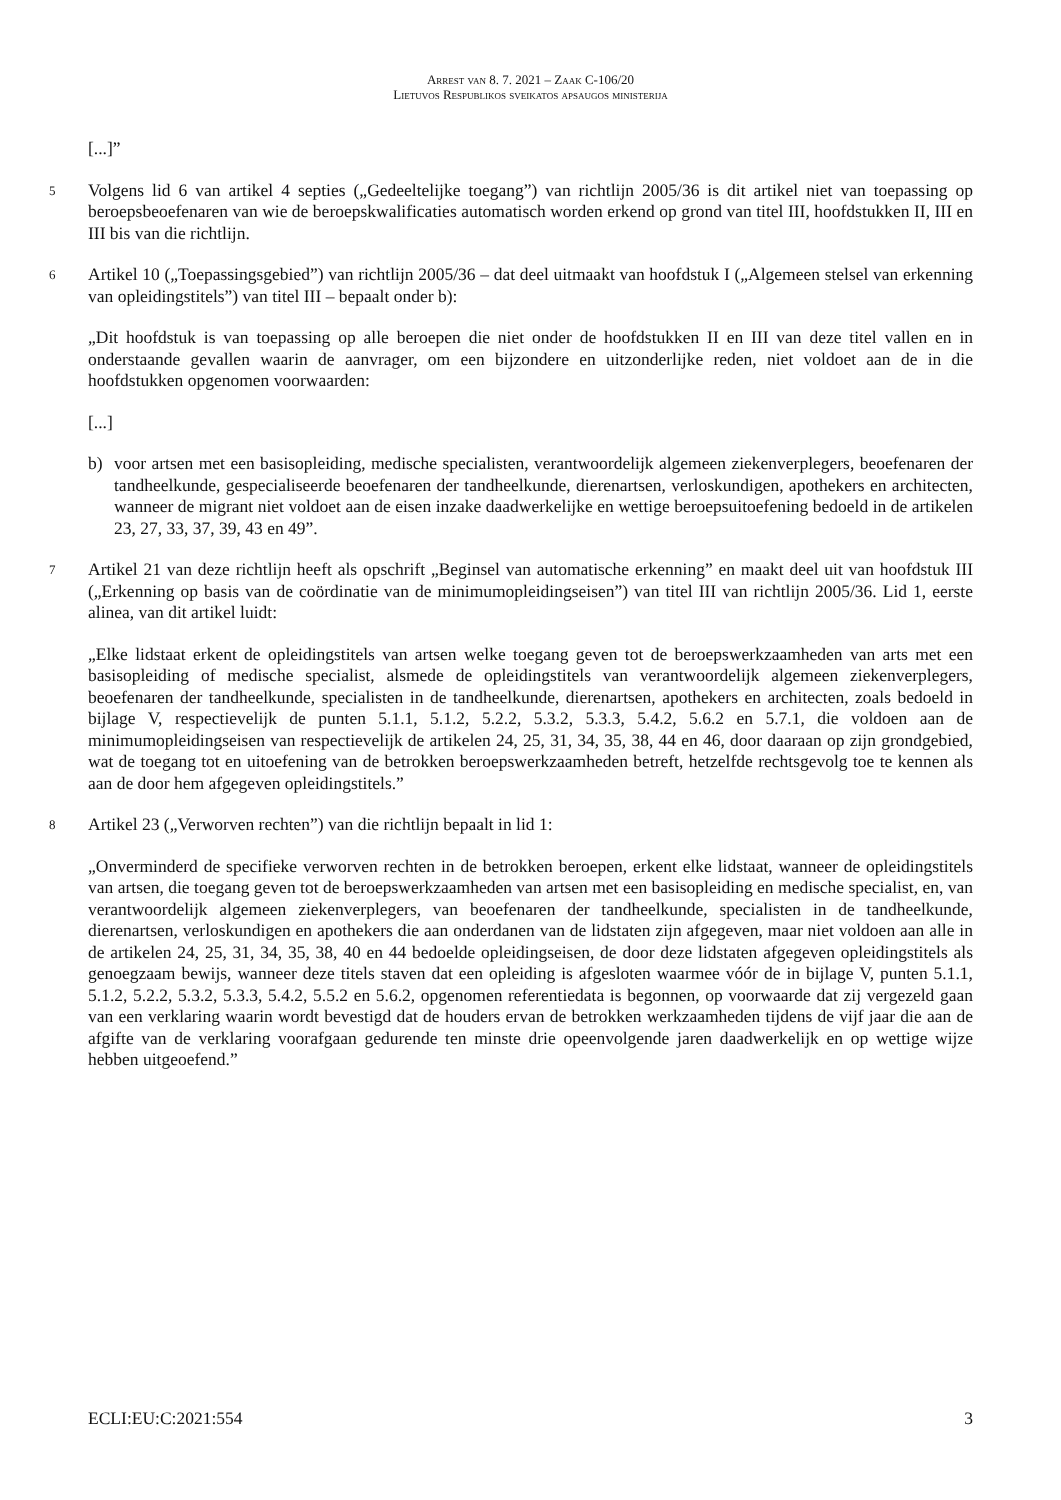Arrest van 8. 7. 2021 – Zaak C-106/20
Lietuvos Respublikos sveikatos apsaugos ministerija
[...]”
5
Volgens lid 6 van artikel 4 septies („Gedeeltelijke toegang”) van richtlijn 2005/36 is dit artikel niet van toepassing op beroepsbeoefenaren van wie de beroepskwalificaties automatisch worden erkend op grond van titel III, hoofdstukken II, III en III bis van die richtlijn.
6
Artikel 10 („Toepassingsgebied”) van richtlijn 2005/36 – dat deel uitmaakt van hoofdstuk I („Algemeen stelsel van erkenning van opleidingstitels”) van titel III – bepaalt onder b):
„Dit hoofdstuk is van toepassing op alle beroepen die niet onder de hoofdstukken II en III van deze titel vallen en in onderstaande gevallen waarin de aanvrager, om een bijzondere en uitzonderlijke reden, niet voldoet aan de in die hoofdstukken opgenomen voorwaarden:
[...]
b) voor artsen met een basisopleiding, medische specialisten, verantwoordelijk algemeen ziekenverplegers, beoefenaren der tandheelkunde, gespecialiseerde beoefenaren der tandheelkunde, dierenartsen, verloskundigen, apothekers en architecten, wanneer de migrant niet voldoet aan de eisen inzake daadwerkelijke en wettige beroepsuitoefening bedoeld in de artikelen 23, 27, 33, 37, 39, 43 en 49”.
7
Artikel 21 van deze richtlijn heeft als opschrift „Beginsel van automatische erkenning” en maakt deel uit van hoofdstuk III („Erkenning op basis van de coördinatie van de minimumopleidingseisen”) van titel III van richtlijn 2005/36. Lid 1, eerste alinea, van dit artikel luidt:
„Elke lidstaat erkent de opleidingstitels van artsen welke toegang geven tot de beroepswerkzaamheden van arts met een basisopleiding of medische specialist, alsmede de opleidingstitels van verantwoordelijk algemeen ziekenverplegers, beoefenaren der tandheelkunde, specialisten in de tandheelkunde, dierenartsen, apothekers en architecten, zoals bedoeld in bijlage V, respectievelijk de punten 5.1.1, 5.1.2, 5.2.2, 5.3.2, 5.3.3, 5.4.2, 5.6.2 en 5.7.1, die voldoen aan de minimumopleidingseisen van respectievelijk de artikelen 24, 25, 31, 34, 35, 38, 44 en 46, door daaraan op zijn grondgebied, wat de toegang tot en uitoefening van de betrokken beroepswerkzaamheden betreft, hetzelfde rechtsgevolg toe te kennen als aan de door hem afgegeven opleidingstitels.”
8
Artikel 23 („Verworven rechten”) van die richtlijn bepaalt in lid 1:
„Onverminderd de specifieke verworven rechten in de betrokken beroepen, erkent elke lidstaat, wanneer de opleidingstitels van artsen, die toegang geven tot de beroepswerkzaamheden van artsen met een basisopleiding en medische specialist, en, van verantwoordelijk algemeen ziekenverplegers, van beoefenaren der tandheelkunde, specialisten in de tandheelkunde, dierenartsen, verloskundigen en apothekers die aan onderdanen van de lidstaten zijn afgegeven, maar niet voldoen aan alle in de artikelen 24, 25, 31, 34, 35, 38, 40 en 44 bedoelde opleidingseisen, de door deze lidstaten afgegeven opleidingstitels als genoegzaam bewijs, wanneer deze titels staven dat een opleiding is afgesloten waarmee vóór de in bijlage V, punten 5.1.1, 5.1.2, 5.2.2, 5.3.2, 5.3.3, 5.4.2, 5.5.2 en 5.6.2, opgenomen referentiedata is begonnen, op voorwaarde dat zij vergezeld gaan van een verklaring waarin wordt bevestigd dat de houders ervan de betrokken werkzaamheden tijdens de vijf jaar die aan de afgifte van de verklaring voorafgaan gedurende ten minste drie opeenvolgende jaren daadwerkelijk en op wettige wijze hebben uitgeoefend.”
ECLI:EU:C:2021:554 3